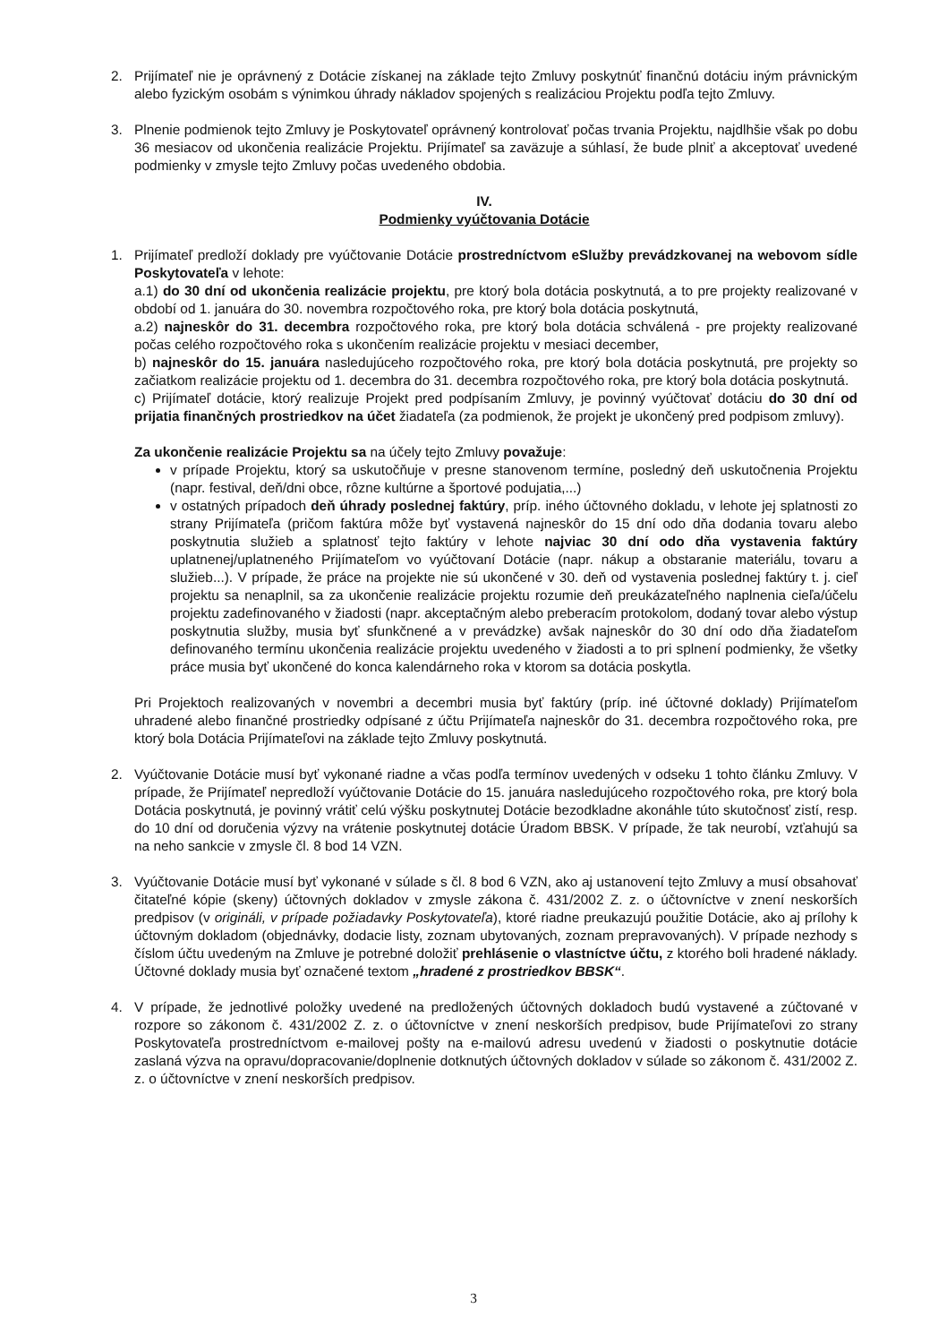2. Prijímateľ nie je oprávnený z Dotácie získanej na základe tejto Zmluvy poskytnúť finančnú dotáciu iným právnickým alebo fyzickým osobám s výnimkou úhrady nákladov spojených s realizáciou Projektu podľa tejto Zmluvy.
3. Plnenie podmienok tejto Zmluvy je Poskytovateľ oprávnený kontrolovať počas trvania Projektu, najdlhšie však po dobu 36 mesiacov od ukončenia realizácie Projektu. Prijímateľ sa zaväzuje a súhlasí, že bude plniť a akceptovať uvedené podmienky v zmysle tejto Zmluvy počas uvedeného obdobia.
IV.
Podmienky vyúčtovania Dotácie
1. Prijímateľ predloží doklady pre vyúčtovanie Dotácie prostredníctvom eSlužby prevádzkovanej na webovom sídle Poskytovateľa v lehote:
a.1) do 30 dní od ukončenia realizácie projektu, pre ktorý bola dotácia poskytnutá, a to pre projekty realizované v období od 1. januára do 30. novembra rozpočtového roka, pre ktorý bola dotácia poskytnutá,
a.2) najneskôr do 31. decembra rozpočtového roka, pre ktorý bola dotácia schválená - pre projekty realizované počas celého rozpočtového roka s ukončením realizácie projektu v mesiaci december,
b) najneskôr do 15. januára nasledujúceho rozpočtového roka, pre ktorý bola dotácia poskytnutá, pre projekty so začiatkom realizácie projektu od 1. decembra do 31. decembra rozpočtového roka, pre ktorý bola dotácia poskytnutá.
c) Prijímateľ dotácie, ktorý realizuje Projekt pred podpísaním Zmluvy, je povinný vyúčtovať dotáciu do 30 dní od prijatia finančných prostriedkov na účet žiadateľa (za podmienok, že projekt je ukončený pred podpisom zmluvy).
Za ukončenie realizácie Projektu sa na účely tejto Zmluvy považuje:
v prípade Projektu, ktorý sa uskutočňuje v presne stanovenom termíne, posledný deň uskutočnenia Projektu (napr. festival, deň/dni obce, rôzne kultúrne a športové podujatia,...)
v ostatných prípadoch deň úhrady poslednej faktúry, príp. iného účtovného dokladu, v lehote jej splatnosti zo strany Prijímateľa (pričom faktúra môže byť vystavená najneskôr do 15 dní odo dňa dodania tovaru alebo poskytnutia služieb a splatnosť tejto faktúry v lehote najviac 30 dní odo dňa vystavenia faktúry uplatnenej/uplatneného Prijímateľom vo vyúčtovaní Dotácie (napr. nákup a obstaranie materiálu, tovaru a služieb...). V prípade, že práce na projekte nie sú ukončené v 30. deň od vystavenia poslednej faktúry t. j. cieľ projektu sa nenaplnil, sa za ukončenie realizácie projektu rozumie deň preukázateľného naplnenia cieľa/účelu projektu zadefinovaného v žiadosti (napr. akceptačným alebo preberacím protokolom, dodaný tovar alebo výstup poskytnutia služby, musia byť sfunkčnené a v prevádzke) avšak najneskôr do 30 dní odo dňa žiadateľom definovaného termínu ukončenia realizácie projektu uvedeného v žiadosti a to pri splnení podmienky, že všetky práce musia byť ukončené do konca kalendárneho roka v ktorom sa dotácia poskytla.
Pri Projektoch realizovaných v novembri a decembri musia byť faktúry (príp. iné účtovné doklady) Prijímateľom uhradené alebo finančné prostriedky odpísané z účtu Prijímateľa najneskôr do 31. decembra rozpočtového roka, pre ktorý bola Dotácia Prijímateľovi na základe tejto Zmluvy poskytnutá.
2. Vyúčtovanie Dotácie musí byť vykonané riadne a včas podľa termínov uvedených v odseku 1 tohto článku Zmluvy. V prípade, že Prijímateľ nepredloží vyúčtovanie Dotácie do 15. januára nasledujúceho rozpočtového roka, pre ktorý bola Dotácia poskytnutá, je povinný vrátiť celú výšku poskytnutej Dotácie bezodkladne akonáhle túto skutočnosť zistí, resp. do 10 dní od doručenia výzvy na vrátenie poskytnutej dotácie Úradom BBSK. V prípade, že tak neurobí, vzťahujú sa na neho sankcie v zmysle čl. 8 bod 14 VZN.
3. Vyúčtovanie Dotácie musí byť vykonané v súlade s čl. 8 bod 6 VZN, ako aj ustanovení tejto Zmluvy a musí obsahovať čitateľné kópie (skeny) účtovných dokladov v zmysle zákona č. 431/2002 Z. z. o účtovníctve v znení neskorších predpisov (v origináli, v prípade požiadavky Poskytovateľa), ktoré riadne preukazujú použitie Dotácie, ako aj prílohy k účtovným dokladom (objednávky, dodacie listy, zoznam ubytovaných, zoznam prepravovaných). V prípade nezhody s číslom účtu uvedeným na Zmluve je potrebné doložiť prehlásenie o vlastníctve účtu, z ktorého boli hradené náklady. Účtovné doklady musia byť označené textom „hradené z prostriedkov BBSK“.
4. V prípade, že jednotlivé položky uvedené na predložených účtovných dokladoch budú vystavené a zúčtované v rozpore so zákonom č. 431/2002 Z. z. o účtovníctve v znení neskorších predpisov, bude Prijímateľovi zo strany Poskytovateľa prostredníctvom e-mailovej pošty na e-mailovú adresu uvedenú v žiadosti o poskytnutie dotácie zaslaná výzva na opravu/dopracovanie/doplnenie dotknutých účtovných dokladov v súlade so zákonom č. 431/2002 Z. z. o účtovníctve v znení neskorších predpisov.
3